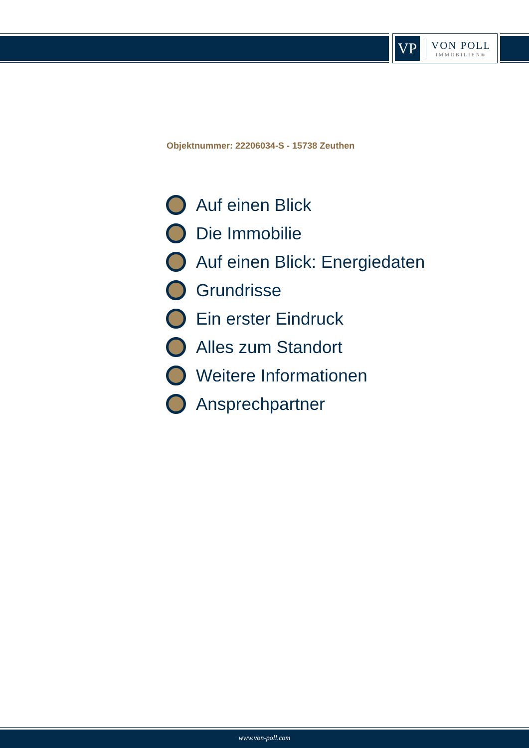VP
VON POLL
IMMOBILIEN®
Objektnummer: 22206034-S - 15738 Zeuthen
Auf einen Blick
Die Immobilie
Auf einen Blick: Energiedaten
Grundrisse
Ein erster Eindruck
Alles zum Standort
Weitere Informationen
Ansprechpartner
www.von-poll.com